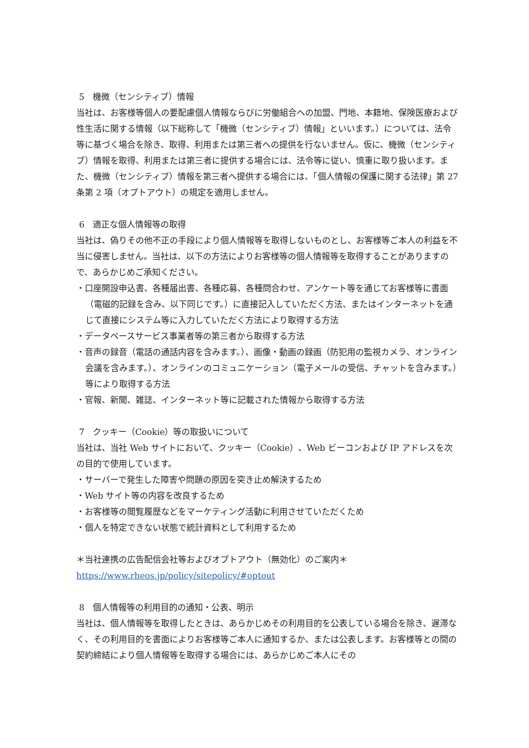5　機微（センシティブ）情報
当社は、お客様等個人の要配慮個人情報ならびに労働組合への加盟、門地、本籍地、保険医療および性生活に関する情報（以下総称して「機微（センシティブ）情報」といいます。）については、法令等に基づく場合を除き、取得、利用または第三者への提供を行ないません。仮に、機微（センシティブ）情報を取得、利用または第三者に提供する場合には、法令等に従い、慎重に取り扱います。また、機微（センシティブ）情報を第三者へ提供する場合には、「個人情報の保護に関する法律」第 27 条第 2 項（オプトアウト）の規定を適用しません。
6　適正な個人情報等の取得
当社は、偽りその他不正の手段により個人情報等を取得しないものとし、お客様等ご本人の利益を不当に侵害しません。当社は、以下の方法によりお客様等の個人情報等を取得することがありますので、あらかじめご承知ください。
・口座開設申込書、各種届出書、各種応募、各種問合わせ、アンケート等を通じてお客様等に書面（電磁的記録を含み、以下同じです。）に直接記入していただく方法、またはインターネットを通じて直接にシステム等に入力していただく方法により取得する方法
・データベースサービス事業者等の第三者から取得する方法
・音声の録音（電話の通話内容を含みます。）、画像・動画の録画（防犯用の監視カメラ、オンライン会議を含みます。）、オンラインのコミュニケーション（電子メールの受信、チャットを含みます。）等により取得する方法
・官報、新聞、雑誌、インターネット等に記載された情報から取得する方法
7　クッキー（Cookie）等の取扱いについて
当社は、当社 Web サイトにおいて、クッキー（Cookie）、Web ビーコンおよび IP アドレスを次の目的で使用しています。
・サーバーで発生した障害や問題の原因を突き止め解決するため
・Web サイト等の内容を改良するため
・お客様等の閲覧履歴などをマーケティング活動に利用させていただくため
・個人を特定できない状態で統計資料として利用するため
＊当社連携の広告配信会社等およびオプトアウト（無効化）のご案内＊
https://www.rheos.jp/policy/sitepolicy/#optout
8　個人情報等の利用目的の通知・公表、明示
当社は、個人情報等を取得したときは、あらかじめその利用目的を公表している場合を除き、遅滞なく、その利用目的を書面によりお客様等ご本人に通知するか、または公表します。お客様等との間の契約締結により個人情報等を取得する場合には、あらかじめご本人にその